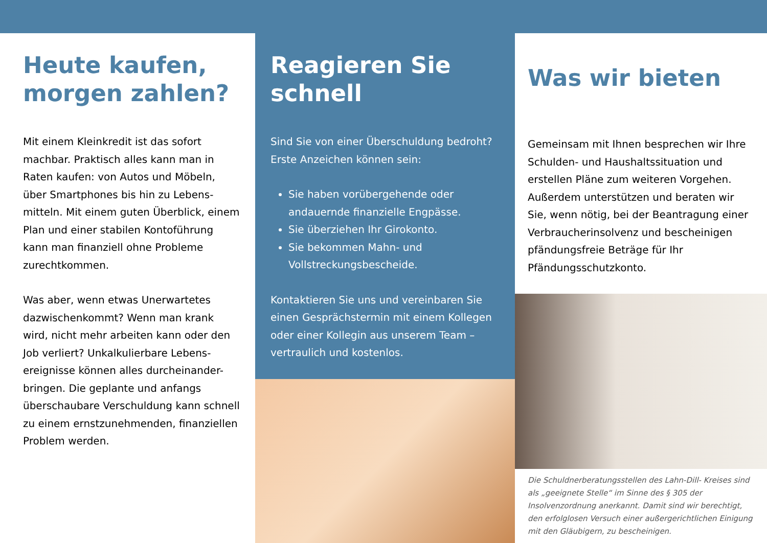Heute kaufen, morgen zahlen?
Mit einem Kleinkredit ist das sofort machbar. Praktisch alles kann man in Raten kaufen: von Autos und Möbeln, über Smartphones bis hin zu Lebens-mitteln. Mit einem guten Überblick, einem Plan und einer stabilen Kontoführung kann man finanziell ohne Probleme zurechtkommen.
Was aber, wenn etwas Unerwartetes dazwischenkommt? Wenn man krank wird, nicht mehr arbeiten kann oder den Job verliert? Unkalkulierbare Lebens-ereignisse können alles durcheinander-bringen. Die geplante und anfangs überschaubare Verschuldung kann schnell zu einem ernstzunehmenden, finanziellen Problem werden.
Reagieren Sie schnell
Sind Sie von einer Überschuldung bedroht? Erste Anzeichen können sein:
Sie haben vorübergehende oder andauernde finanzielle Engpässe.
Sie überziehen Ihr Girokonto.
Sie bekommen Mahn- und Vollstreckungsbescheide.
Kontaktieren Sie uns und vereinbaren Sie einen Gesprächstermin mit einem Kollegen oder einer Kollegin aus unserem Team – vertraulich und kostenlos.
Was wir bieten
Gemeinsam mit Ihnen besprechen wir Ihre Schulden- und Haushaltssituation und erstellen Pläne zum weiteren Vorgehen. Außerdem unterstützen und beraten wir Sie, wenn nötig, bei der Beantragung einer Verbraucherinsolvenz und bescheinigen pfändungsfreie Beträge für Ihr Pfändungsschutzkonto.
Die Schuldnerberatungsstellen des Lahn-Dill- Kreises sind als „geeignete Stelle“ im Sinne des § 305 der Insolvenzordnung anerkannt. Damit sind wir berechtigt, den erfolglosen Versuch einer außergerichtlichen Einigung mit den Gläubigern, zu bescheinigen.